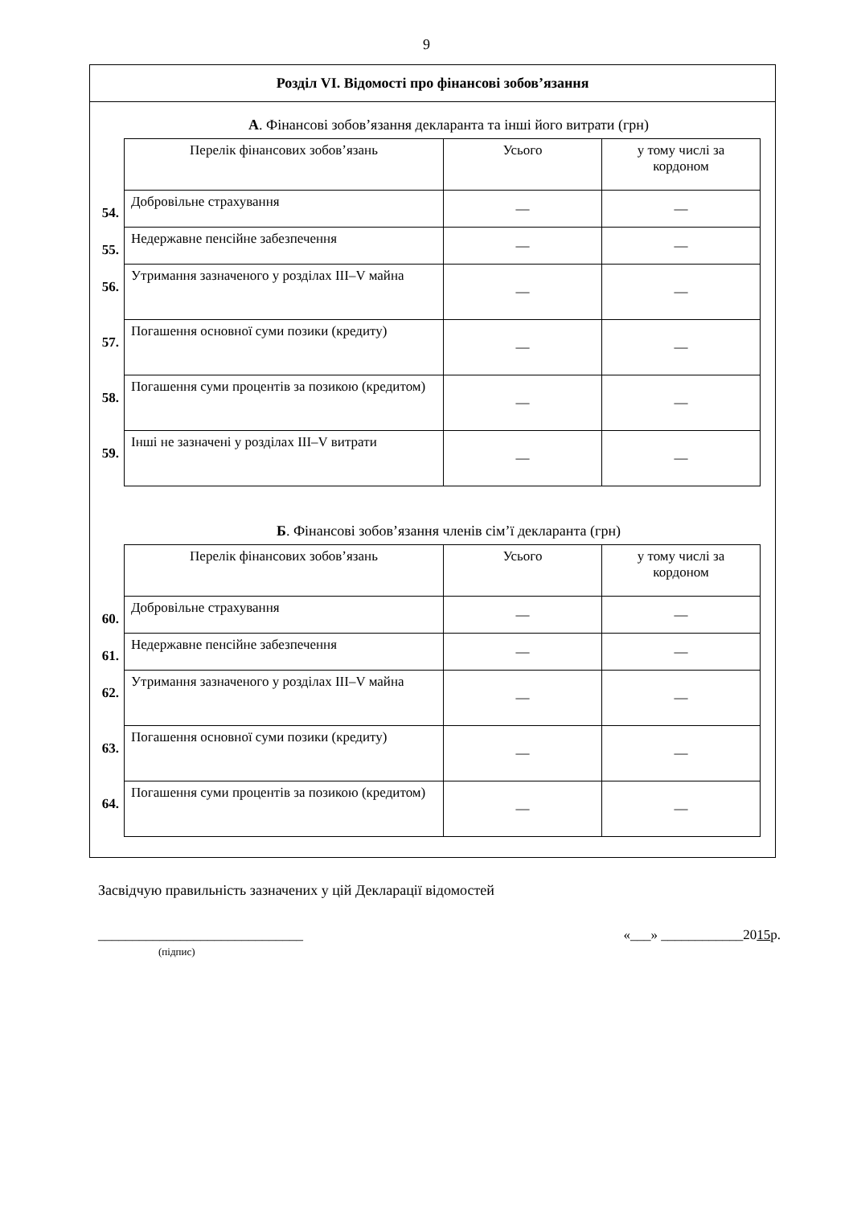9
Розділ VI. Відомості про фінансові зобов’язання
А. Фінансові зобов’язання декларанта та інші його витрати (грн)
| | Перелік фінансових зобов’язань | Усього | у тому числі за кордоном |
| 54. | Добровільне страхування | — | — |
| 55. | Недержавне пенсійне забезпечення | — | — |
| 56. | Утримання зазначеного у розділах III–V майна | — | — |
| 57. | Погашення основної суми позики (кредиту) | — | — |
| 58. | Погашення суми процентів за позикою (кредитом) | — | — |
| 59. | Інші не зазначені у розділах III–V витрати | — | — |
Б. Фінансові зобов’язання членів сім’ї декларанта (грн)
| | Перелік фінансових зобов’язань | Усього | у тому числі за кордоном |
| 60. | Добровільне страхування | — | — |
| 61. | Недержавне пенсійне забезпечення | — | — |
| 62. | Утримання зазначеного у розділах III–V майна | — | — |
| 63. | Погашення основної суми позики (кредиту) | — | — |
| 64. | Погашення суми процентів за позикою (кредитом) | — | — |
Засвідчую правильність зазначених у цій Декларації відомостей
______________________________
(підпис)
«___» ____________2015р.